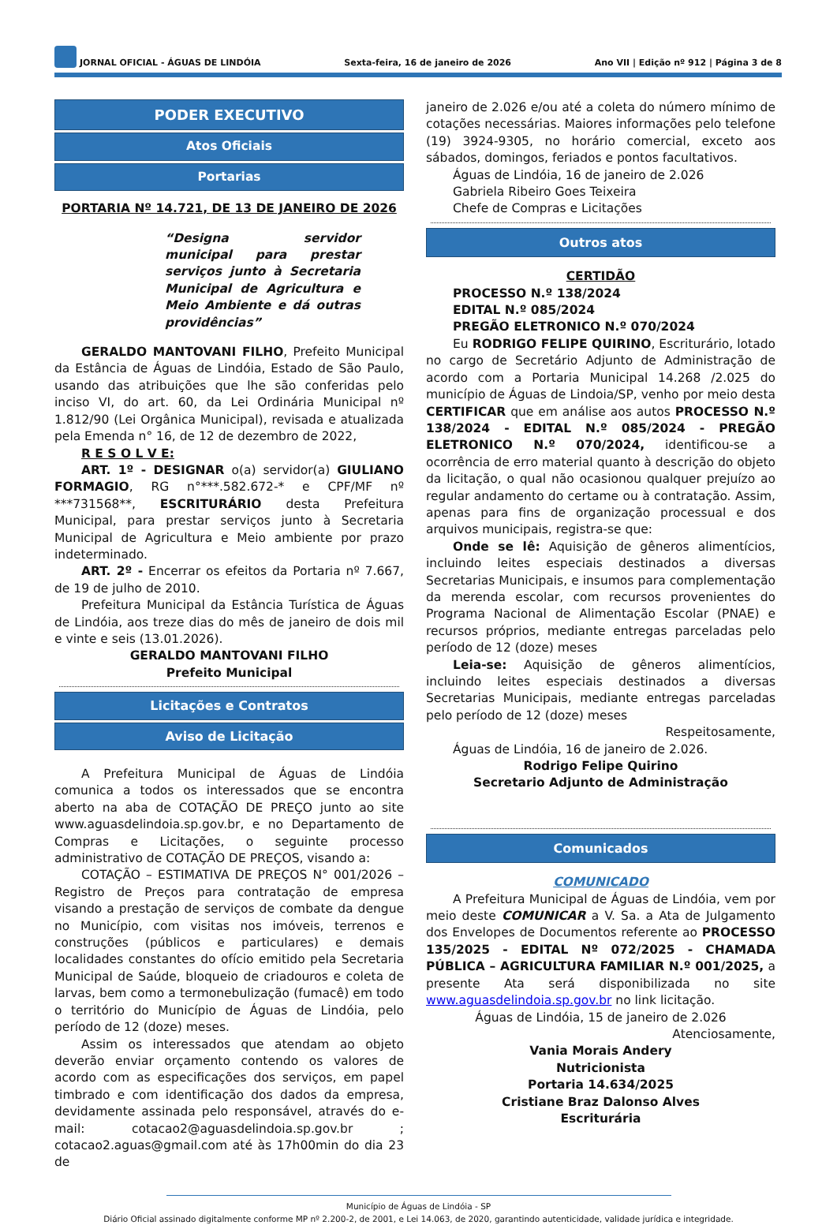JORNAL OFICIAL - ÁGUAS DE LINDÓIA
Sexta-feira, 16 de janeiro de 2026
Ano VII | Edição nº 912 | Página 3 de 8
PODER EXECUTIVO
Atos Oficiais
Portarias
PORTARIA Nº 14.721, DE 13 DE JANEIRO DE 2026
“Designa servidor municipal para prestar serviços junto à Secretaria Municipal de Agricultura e Meio Ambiente e dá outras providências”
GERALDO MANTOVANI FILHO, Prefeito Municipal da Estância de Águas de Lindóia, Estado de São Paulo, usando das atribuições que lhe são conferidas pelo inciso VI, do art. 60, da Lei Ordinária Municipal nº 1.812/90 (Lei Orgânica Municipal), revisada e atualizada pela Emenda n° 16, de 12 de dezembro de 2022,
R E S O L V E:
ART. 1º - DESIGNAR o(a) servidor(a) GIULIANO FORMAGIO, RG n°***.582.672-* e CPF/MF nº ***731568**, ESCRITURÁRIO desta Prefeitura Municipal, para prestar serviços junto à Secretaria Municipal de Agricultura e Meio ambiente por prazo indeterminado.
ART. 2º - Encerrar os efeitos da Portaria nº 7.667, de 19 de julho de 2010.
Prefeitura Municipal da Estância Turística de Águas de Lindóia, aos treze dias do mês de janeiro de dois mil e vinte e seis (13.01.2026).
GERALDO MANTOVANI FILHO
Prefeito Municipal
Licitações e Contratos
Aviso de Licitação
A Prefeitura Municipal de Águas de Lindóia comunica a todos os interessados que se encontra aberto na aba de COTAÇÃO DE PREÇO junto ao site www.aguasdelindoia.sp.gov.br, e no Departamento de Compras e Licitações, o seguinte processo administrativo de COTAÇÃO DE PREÇOS, visando a:
COTAÇÃO – ESTIMATIVA DE PREÇOS N° 001/2026 – Registro de Preços para contratação de empresa visando a prestação de serviços de combate da dengue no Município, com visitas nos imóveis, terrenos e construções (públicos e particulares) e demais localidades constantes do ofício emitido pela Secretaria Municipal de Saúde, bloqueio de criadouros e coleta de larvas, bem como a termonebulização (fumacê) em todo o território do Município de Águas de Lindóia, pelo período de 12 (doze) meses.
Assim os interessados que atendam ao objeto deverão enviar orçamento contendo os valores de acordo com as especificações dos serviços, em papel timbrado e com identificação dos dados da empresa, devidamente assinada pelo responsável, através do e-mail: cotacao2@aguasdelindoia.sp.gov.br ; cotacao2.aguas@gmail.com até às 17h00min do dia 23 de
janeiro de 2.026 e/ou até a coleta do número mínimo de cotações necessárias. Maiores informações pelo telefone (19) 3924-9305, no horário comercial, exceto aos sábados, domingos, feriados e pontos facultativos.
Águas de Lindóia, 16 de janeiro de 2.026
Gabriela Ribeiro Goes Teixeira
Chefe de Compras e Licitações
Outros atos
CERTIDÃO
PROCESSO N.º 138/2024
EDITAL N.º 085/2024
PREGÃO ELETRONICO N.º 070/2024
Eu RODRIGO FELIPE QUIRINO, Escriturário, lotado no cargo de Secretário Adjunto de Administração de acordo com a Portaria Municipal 14.268 /2.025 do município de Águas de Lindoia/SP, venho por meio desta CERTIFICAR que em análise aos autos PROCESSO N.º 138/2024 - EDITAL N.º 085/2024 - PREGÃO ELETRONICO N.º 070/2024, identificou-se a ocorrência de erro material quanto à descrição do objeto da licitação, o qual não ocasionou qualquer prejuízo ao regular andamento do certame ou à contratação. Assim, apenas para fins de organização processual e dos arquivos municipais, registra-se que:
Onde se lê: Aquisição de gêneros alimentícios, incluindo leites especiais destinados a diversas Secretarias Municipais, e insumos para complementação da merenda escolar, com recursos provenientes do Programa Nacional de Alimentação Escolar (PNAE) e recursos próprios, mediante entregas parceladas pelo período de 12 (doze) meses
Leia-se: Aquisição de gêneros alimentícios, incluindo leites especiais destinados a diversas Secretarias Municipais, mediante entregas parceladas pelo período de 12 (doze) meses
Respeitosamente,
Águas de Lindóia, 16 de janeiro de 2.026.
Rodrigo Felipe Quirino
Secretario Adjunto de Administração
Comunicados
COMUNICADO
A Prefeitura Municipal de Águas de Lindóia, vem por meio deste COMUNICAR a V. Sa. a Ata de Julgamento dos Envelopes de Documentos referente ao PROCESSO 135/2025 - EDITAL Nº 072/2025 - CHAMADA PÚBLICA – AGRICULTURA FAMILIAR N.º 001/2025, a presente Ata será disponibilizada no site www.aguasdelindoia.sp.gov.br no link licitação.
Águas de Lindóia, 15 de janeiro de 2.026
Atenciosamente,
Vania Morais Andery
Nutricionista
Portaria 14.634/2025
Cristiane Braz Dalonso Alves
Escriturária
Município de Águas de Lindóia - SP
Diário Oficial assinado digitalmente conforme MP nº 2.200-2, de 2001, e Lei 14.063, de 2020, garantindo autenticidade, validade jurídica e integridade.